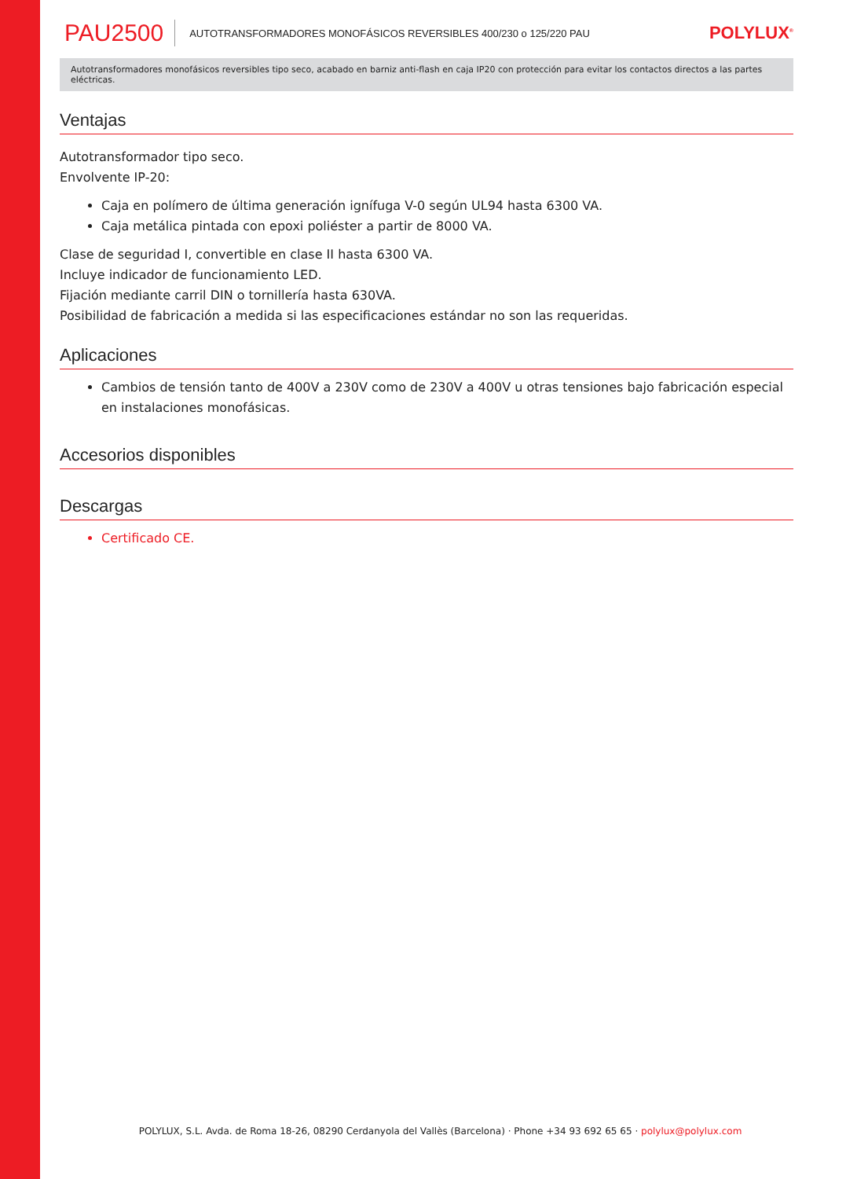PAU2500 AUTOTRANSFORMADORES MONOFÁSICOS REVERSIBLES 400/230 o 125/220 PAU POLYLUX<sup>®</sup>
Autotransformadores monofásicos reversibles tipo seco, acabado en barniz anti-flash en caja IP20 con protección para evitar los contactos directos a las partes eléctricas.
Ventajas
Autotransformador tipo seco.
Envolvente IP-20:
Caja en polímero de última generación ignífuga V-0 según UL94 hasta 6300 VA.
Caja metálica pintada con epoxi poliéster a partir de 8000 VA.
Clase de seguridad I, convertible en clase II hasta 6300 VA.
Incluye indicador de funcionamiento LED.
Fijación mediante carril DIN o tornillería hasta 630VA.
Posibilidad de fabricación a medida si las especificaciones estándar no son las requeridas.
Aplicaciones
Cambios de tensión tanto de 400V a 230V como de 230V a 400V u otras tensiones bajo fabricación especial en instalaciones monofásicas.
Accesorios disponibles
Descargas
Certificado CE.
POLYLUX, S.L. Avda. de Roma 18-26, 08290 Cerdanyola del Vallès (Barcelona) · Phone +34 93 692 65 65 · polylux@polylux.com